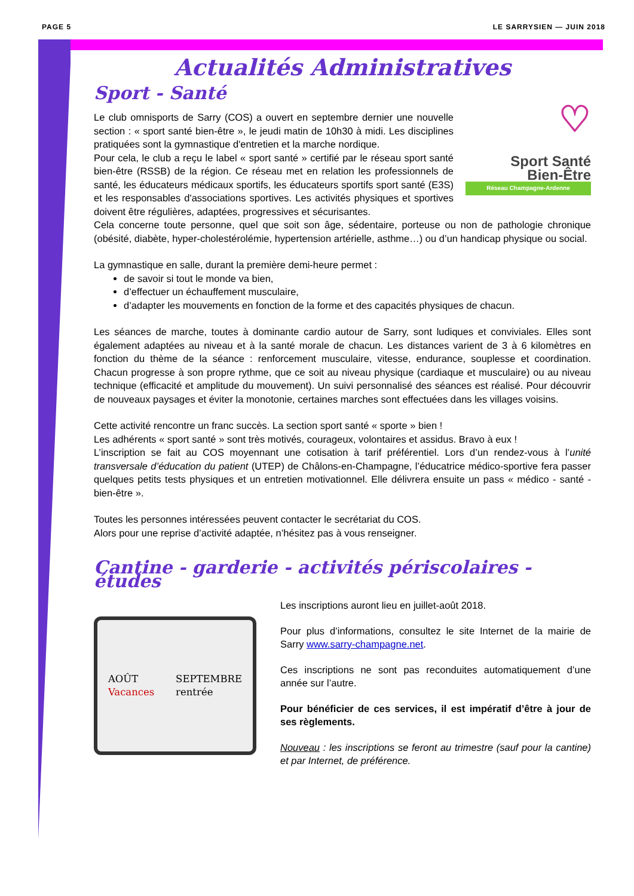PAGE 5 LE SARRYSIEN — JUIN 2018
Actualités Administratives
Sport - Santé
♡
Sport Santé
Bien-Être
Réseau Champagne-Ardenne
Le club omnisports de Sarry (COS) a ouvert en septembre dernier une nouvelle section : « sport santé bien-être », le jeudi matin de 10h30 à midi. Les disciplines pratiquées sont la gymnastique d'entretien et la marche nordique.
Pour cela, le club a reçu le label « sport santé » certifié par le réseau sport santé bien-être (RSSB) de la région. Ce réseau met en relation les professionnels de santé, les éducateurs médicaux sportifs, les éducateurs sportifs sport santé (E3S) et les responsables d'associations sportives. Les activités physiques et sportives doivent être régulières, adaptées, progressives et sécurisantes.
Cela concerne toute personne, quel que soit son âge, sédentaire, porteuse ou non de pathologie chronique (obésité, diabète, hyper-cholestérolémie, hypertension artérielle, asthme…) ou d’un handicap physique ou social.
La gymnastique en salle, durant la première demi-heure permet :
de savoir si tout le monde va bien,
d’effectuer un échauffement musculaire,
d’adapter les mouvements en fonction de la forme et des capacités physiques de chacun.
Les séances de marche, toutes à dominante cardio autour de Sarry, sont ludiques et conviviales. Elles sont également adaptées au niveau et à la santé morale de chacun. Les distances varient de 3 à 6 kilomètres en fonction du thème de la séance : renforcement musculaire, vitesse, endurance, souplesse et coordination. Chacun progresse à son propre rythme, que ce soit au niveau physique (cardiaque et musculaire) ou au niveau technique (efficacité et amplitude du mouvement). Un suivi personnalisé des séances est réalisé. Pour découvrir de nouveaux paysages et éviter la monotonie, certaines marches sont effectuées dans les villages voisins.
Cette activité rencontre un franc succès. La section sport santé « sporte » bien !
Les adhérents « sport santé » sont très motivés, courageux, volontaires et assidus. Bravo à eux !
L’inscription se fait au COS moyennant une cotisation à tarif préférentiel. Lors d’un rendez-vous à l’unité transversale d’éducation du patient (UTEP) de Châlons-en-Champagne, l’éducatrice médico-sportive fera passer quelques petits tests physiques et un entretien motivationnel. Elle délivrera ensuite un pass « médico - santé - bien-être ».
Toutes les personnes intéressées peuvent contacter le secrétariat du COS.
Alors pour une reprise d’activité adaptée, n’hésitez pas à vous renseigner.
Cantine - garderie - activités périscolaires - études
AOÛT
Vacances SEPTEMBRE
rentrée
Les inscriptions auront lieu en juillet-août 2018.
Pour plus d’informations, consultez le site Internet de la mairie de Sarry www.sarry-champagne.net.
Ces inscriptions ne sont pas reconduites automatiquement d’une année sur l’autre.
Pour bénéficier de ces services, il est impératif d’être à jour de ses règlements.
Nouveau : les inscriptions se feront au trimestre (sauf pour la cantine) et par Internet, de préférence.